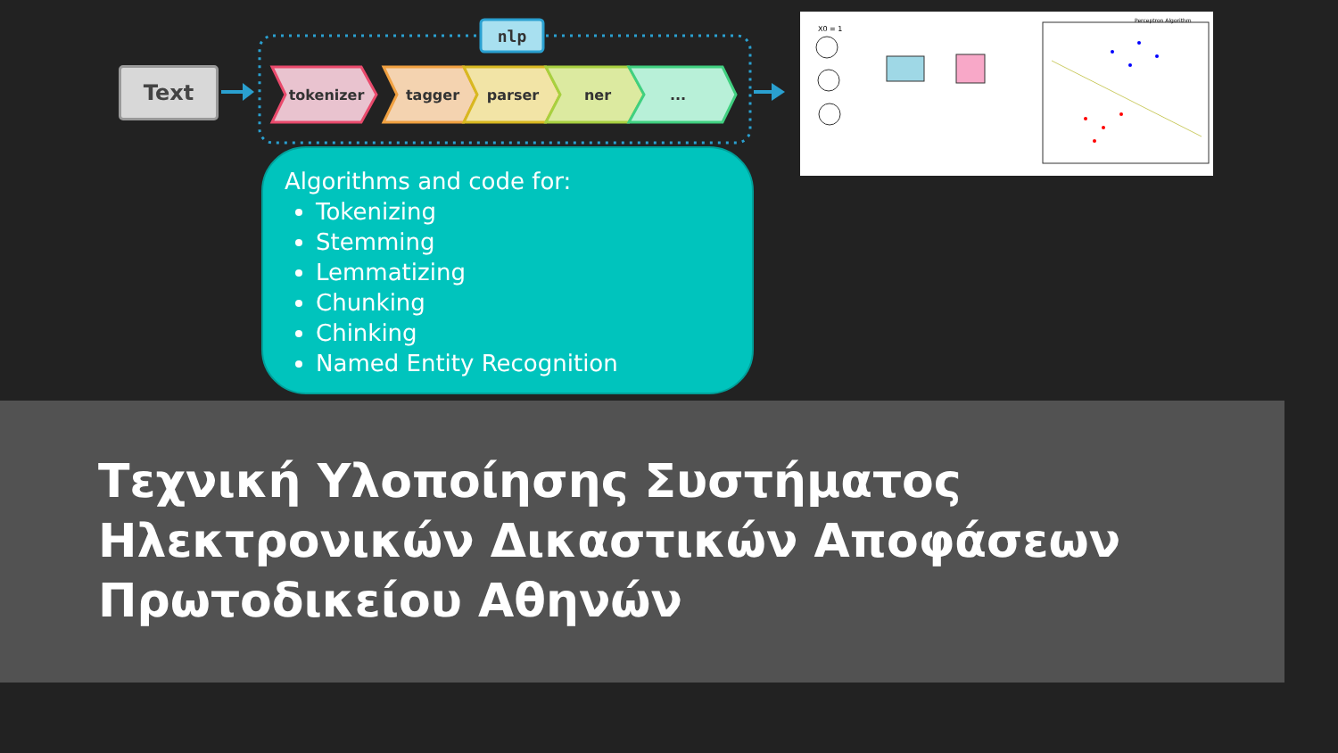Text
nlp
tokenizer
tagger
parser
ner
...
Algorithms and code for:
Tokenizing
Stemming
Lemmatizing
Chunking
Chinking
Named Entity Recognition
X0 = 1
Perceptron Algorithm
Τεχνική Υλοποίησης Συστήματος Ηλεκτρονικών Δικαστικών Αποφάσεων Πρωτοδικείου Αθηνών